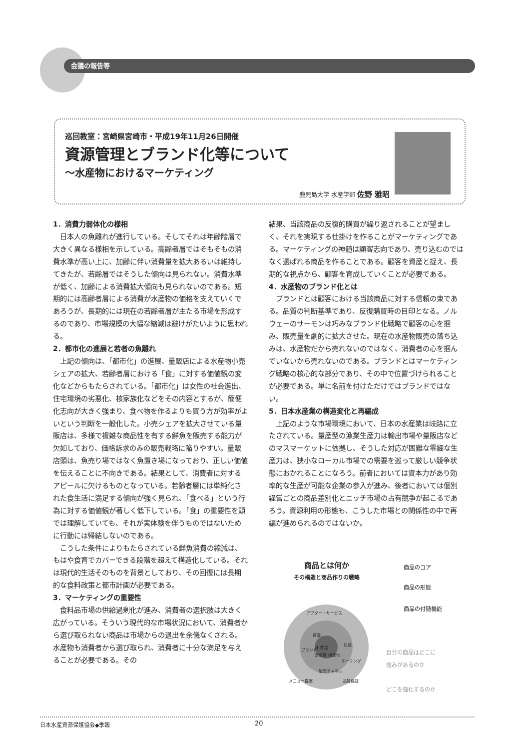会議の報告等
巡回教室：宮崎県宮崎市・平成19年11月26日開催
資源管理とブランド化等について
～水産物におけるマーケティング
鹿児島大学 水産学部 佐野 雅昭
1．消費力弱体化の様相
日本人の魚離れが進行している。そしてそれは年齢階層で大きく異なる様相を示している。高齢者層ではそもそもの消費水準が高い上に、加齢に伴い消費量を拡大あるいは維持してきたが、若齢層ではそうした傾向は見られない。消費水準が低く、加齢による消費拡大傾向も見られないのである。短期的には高齢者層による消費が水産物の価格を支えていくであろうが、長期的には現在の若齢者層が主たる市場を形成するのであり、市場規模の大幅な縮減は避けがたいように思われる。
2．都市化の進展と若者の魚離れ
上記の傾向は、「都市化」の進展、量販店による水産物小売シェアの拡大、若齢者層における「食」に対する価値観の変化などからもたらされている。「都市化」は女性の社会進出、住宅環境の劣悪化、核家族化などをその内容とするが、簡便化志向が大きく強まり、食べ物を作るよりも買う方が効率がよいという判断を一般化した。小売シェアを拡大させている量販店は、多様で複雑な商品性を有する鮮魚を販売する能力が欠如しており、価格訴求のみの販売戦略に陥りやすい。量販店頭は、魚売り場ではなく魚置き場になっており、正しい価値を伝えることに不向きである。結果として、消費者に対するアピールに欠けるものとなっている。若齢者層には単純化された食生活に満足する傾向が強く見られ、「食べる」という行為に対する価値観が著しく低下している。「食」の重要性を頭では理解していても、それが実体験を伴うものではないために行動には帰結しないのである。
こうした条件によりもたらされている鮮魚消費の縮減は、もはや食育でカバーできる段階を超えて構造化している。それは現代的生活そのものを背景としており、その回復には長期的な食料政策と都市計画が必要である。
3．マーケティングの重要性
食料品市場の供給過剰化が進み、消費者の選択肢は大きく広がっている。そういう現代的な市場状況において、消費者から選び取られない商品は市場からの退出を余儀なくされる。水産物も消費者から選び取られ、消費者に十分な満足を与えることが必要である。その
結果、当該商品の反復的購買が繰り返されることが望ましく、それを実現する仕掛けを作ることがマーケティングである。マーケティングの神髄は顧客志向であり、売り込むのではなく選ばれる商品を作ることである。顧客を資産と捉え、長期的な視点から、顧客を育成していくことが必要である。
4．水産物のブランド化とは
ブランドとは顧客における当該商品に対する信頼の束である。品質の判断基準であり、反復購買時の目印となる。ノルウェーのサーモンは巧みなブランド化戦略で顧客の心を掴み、販売量を劇的に拡大させた。現在の水産物販売の落ち込みは、水産物だから売れないのではなく、消費者の心を掴んでいないから売れないのである。ブランドとはマーケティング戦略の核心的な部分であり、その中で位置づけられることが必要である。単に名前を付けただけではブランドではない。
5．日本水産業の構造変化と再編成
上記のような市場環境において、日本の水産業は岐路に立たされている。量産型の漁業生産力は輸出市場や量販店などのマスマーケットに依拠し、そうした対応が困難な零細な生産力は、狭小なローカル市場での需要を巡って厳しい競争状態におかれることになろう。前者においては資本力があり効率的な生産が可能な企業の参入が進み、後者においては個別経営ごとの商品差別化とニッチ市場の占有競争が起こるであろう。資源利用の形態も、こうした市場との関係性の中で再編が進められるのではないか。
商品とは何か
その構造と商品作りの戦略
商品のコア
商品の形態
商品の付随機能
アフター・サービス
荷姿
味 鮮度
安全性 機能性
ブランド
包装
ネーミング
販売チャネル
メニュー提案 品質保証
自分の商品はどこに
強みがあるのか
どこを強化するのか
日本水産資源保護協会◆季報 20